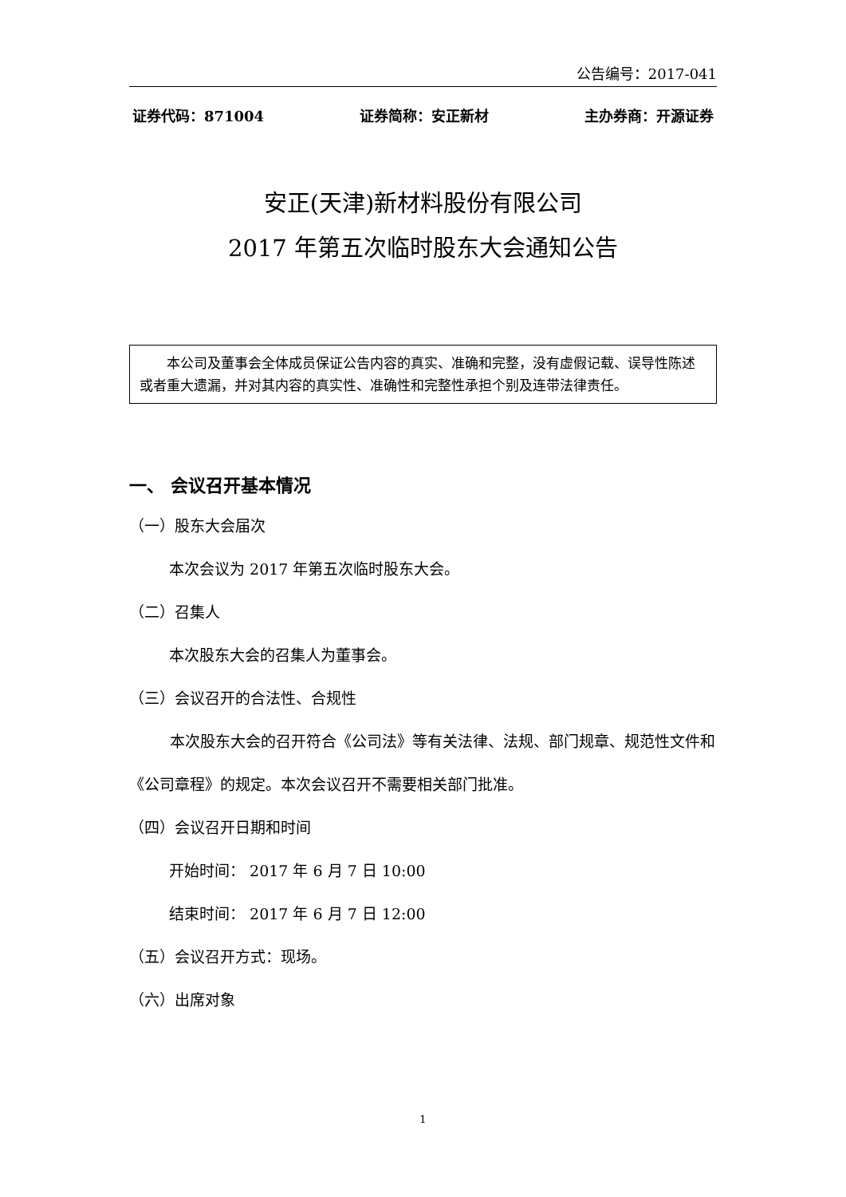公告编号：2017-041
证券代码：871004 证券简称：安正新材 主办券商：开源证券
安正(天津)新材料股份有限公司
2017 年第五次临时股东大会通知公告
本公司及董事会全体成员保证公告内容的真实、准确和完整，没有虚假记载、误导性陈述或者重大遗漏，并对其内容的真实性、准确性和完整性承担个别及连带法律责任。
一、 会议召开基本情况
（一）股东大会届次
本次会议为 2017 年第五次临时股东大会。
（二）召集人
本次股东大会的召集人为董事会。
（三）会议召开的合法性、合规性
本次股东大会的召开符合《公司法》等有关法律、法规、部门规章、规范性文件和《公司章程》的规定。本次会议召开不需要相关部门批准。
（四）会议召开日期和时间
开始时间： 2017 年 6 月 7 日 10:00
结束时间： 2017 年 6 月 7 日 12:00
（五）会议召开方式：现场。
（六）出席对象
1